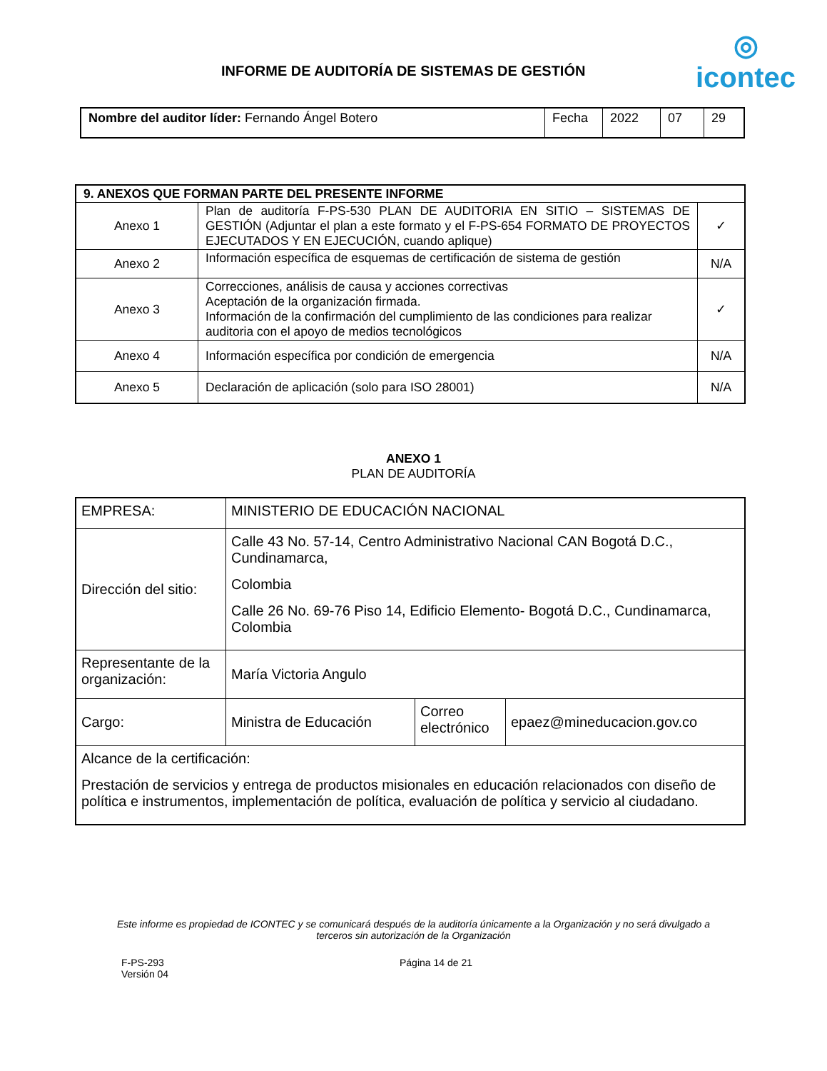INFORME DE AUDITORÍA DE SISTEMAS DE GESTIÓN
◎
icontec
| Nombre del auditor líder: Fernando Ángel Botero | Fecha | 2022 | 07 | 29 |
| 9. ANEXOS QUE FORMAN PARTE DEL PRESENTE INFORME | | |
| Anexo 1 | Plan de auditoría F-PS-530 PLAN DE AUDITORIA EN SITIO – SISTEMAS DE GESTIÓN (Adjuntar el plan a este formato y el F-PS-654 FORMATO DE PROYECTOS EJECUTADOS Y EN EJECUCIÓN, cuando aplique) | ✓ |
| Anexo 2 | Información específica de esquemas de certificación de sistema de gestión | N/A |
| Anexo 3 | Correcciones, análisis de causa y acciones correctivas Aceptación de la organización firmada. Información de la confirmación del cumplimiento de las condiciones para realizar auditoria con el apoyo de medios tecnológicos | ✓ |
| Anexo 4 | Información específica por condición de emergencia | N/A |
| Anexo 5 | Declaración de aplicación (solo para ISO 28001) | N/A |
ANEXO 1
PLAN DE AUDITORÍA
| EMPRESA: | MINISTERIO DE EDUCACIÓN NACIONAL | | |
| Dirección del sitio: | Calle 43 No. 57-14, Centro Administrativo Nacional CAN Bogotá D.C., Cundinamarca, Colombia Calle 26 No. 69-76 Piso 14, Edificio Elemento- Bogotá D.C., Cundinamarca, Colombia | | |
| Representante de la organización: | María Victoria Angulo | | |
| Cargo: | Ministra de Educación | Correo electrónico | epaez@mineducacion.gov.co |
| Alcance de la certificación: Prestación de servicios y entrega de productos misionales en educación relacionados con diseño de política e instrumentos, implementación de política, evaluación de política y servicio al ciudadano. | | | |
Este informe es propiedad de ICONTEC y se comunicará después de la auditoría únicamente a la Organización y no será divulgado a terceros sin autorización de la Organización
F-PS-293
Versión 04
Página 14 de 21